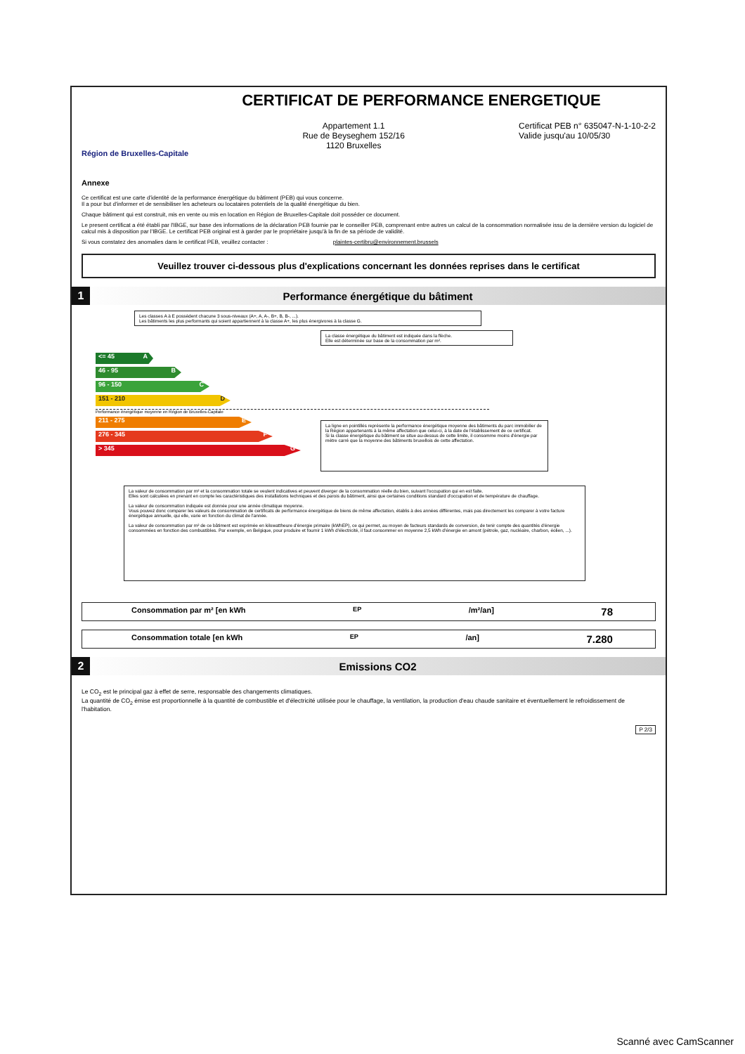CERTIFICAT DE PERFORMANCE ENERGETIQUE
Région de Bruxelles-Capitale
Appartement 1.1
Rue de Beyseghem 152/16
1120 Bruxelles
Certificat PEB n° 635047-N-1-10-2-2
Valide jusqu'au 10/05/30
Annexe
Ce certificat est une carte d'identité de la performance énergétique du bâtiment (PEB) qui vous concerne.
Il a pour but d'informer et de sensibiliser les acheteurs ou locataires potentiels de la qualité énergétique du bien.
Chaque bâtiment qui est construit, mis en vente ou mis en location en Région de Bruxelles-Capitale doit posséder ce document.
Le present certificat a été établi par l'IBGE, sur base des informations de la déclaration PEB fournie par le conseiller PEB, comprenant entre autres un calcul de la consommation normalisée issu de la dernière version du logiciel de calcul mis à disposition par l'IBGE. Le certificat PEB original est à garder par le propriétaire jusqu'à la fin de sa période de validité.
Si vous constatez des anomalies dans le certificat PEB, veuillez contacter : plaintes-certibru@environnement.brussels
Veuillez trouver ci-dessous plus d'explications concernant les données reprises dans le certificat
1
Performance énergétique du bâtiment
Les classes A à E possèdent chacune 3 sous-niveaux (A+, A, A-, B+, B, B-, ...).
Les bâtiments les plus performants qui soient appartiennent à la classe A+, les plus énergivores à la classe G.
La classe énergétique du bâtiment est indiquée dans la flèche.
Elle est déterminée sur base de la consommation par m².
<= 45 A
46 - 95 B
96 - 150 C
151 - 210 D
Performance énergétique moyenne en Région de Bruxelles-Capitale
211 - 275 E
276 - 345 F
> 345 G
La ligne en pointillés représente la performance énergétique moyenne des bâtiments du parc immobilier de la Région appartenants à la même affectation que celui-ci, à la date de l'établissement de ce certificat.
Si la classe énergétique du bâtiment se situe au-dessus de cette limite, il consomme moins d'énergie par mètre carré que la moyenne des bâtiments bruxellois de cette affectation.
La valeur de consommation par m² et la consommation totale se veulent indicatives et peuvent diverger de la consommation réelle du bien, suivant l'occupation qui en est faite.
Elles sont calculées en prenant en compte les caractéristiques des installations techniques et des parois du bâtiment, ainsi que certaines conditions standard d'occupation et de température de chauffage.
La valeur de consommation indiquée est donnée pour une année climatique moyenne.
Vous pouvez donc comparer les valeurs de consommation de certificats de performance énergétique de biens de même affectation, établis à des années différentes, mais pas directement les comparer à votre facture énergétique annuelle, qui elle, varie en fonction du climat de l'année.
La valeur de consommation par m² de ce bâtiment est exprimée en kilowattheure d'énergie primaire (kWhEP), ce qui permet, au moyen de facteurs standards de conversion, de tenir compte des quantités d'énergie consommées en fonction des combustibles. Par exemple, en Belgique, pour produire et fournir 1 kWh d'électricité, il faut consommer en moyenne 2,5 kWh d'énergie en amont (pétrole, gaz, nucléaire, charbon, éolien, ...).
Consommation par m² [en kWh<sub>EP</sub>/m²/an] 78
Consommation totale [en kWh<sub>EP</sub>/an] 7.280
2
Emissions CO2
Le CO<sub>2</sub> est le principal gaz à effet de serre, responsable des changements climatiques.
La quantité de CO<sub>2</sub> émise est proportionnelle à la quantité de combustible et d'électricité utilisée pour le chauffage, la ventilation, la production d'eau chaude sanitaire et éventuellement le refroidissement de l'habitation.
P 2/3
Scanné avec CamScanner